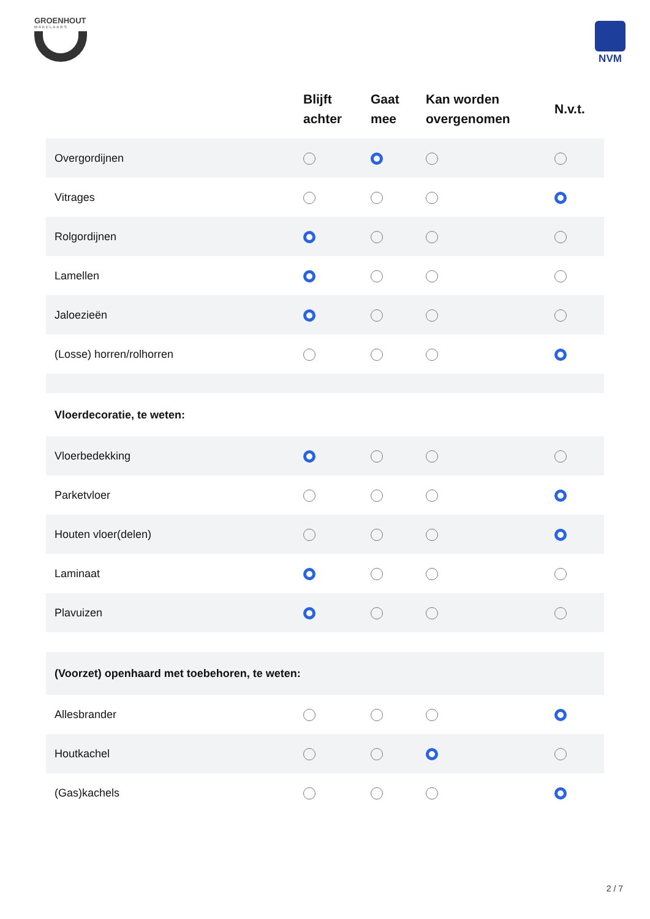GROENHOUT
MAKELAARS
NVM
| | Blijft achter | Gaat mee | Kan worden overgenomen | N.v.t. |
| --- | --- | --- | --- | --- |
| Overgordijnen | | | | |
| Vitrages | | | | |
| Rolgordijnen | | | | |
| Lamellen | | | | |
| Jaloezieën | | | | |
| (Losse) horren/rolhorren | | | | |
| Vloerdecoratie, te weten: | | | | |
| Vloerbedekking | | | | |
| Parketvloer | | | | |
| Houten vloer(delen) | | | | |
| Laminaat | | | | |
| Plavuizen | | | | |
| (Voorzet) openhaard met toebehoren, te weten: | | | | |
| Allesbrander | | | | |
| Houtkachel | | | | |
| (Gas)kachels | | | | |
2 / 7